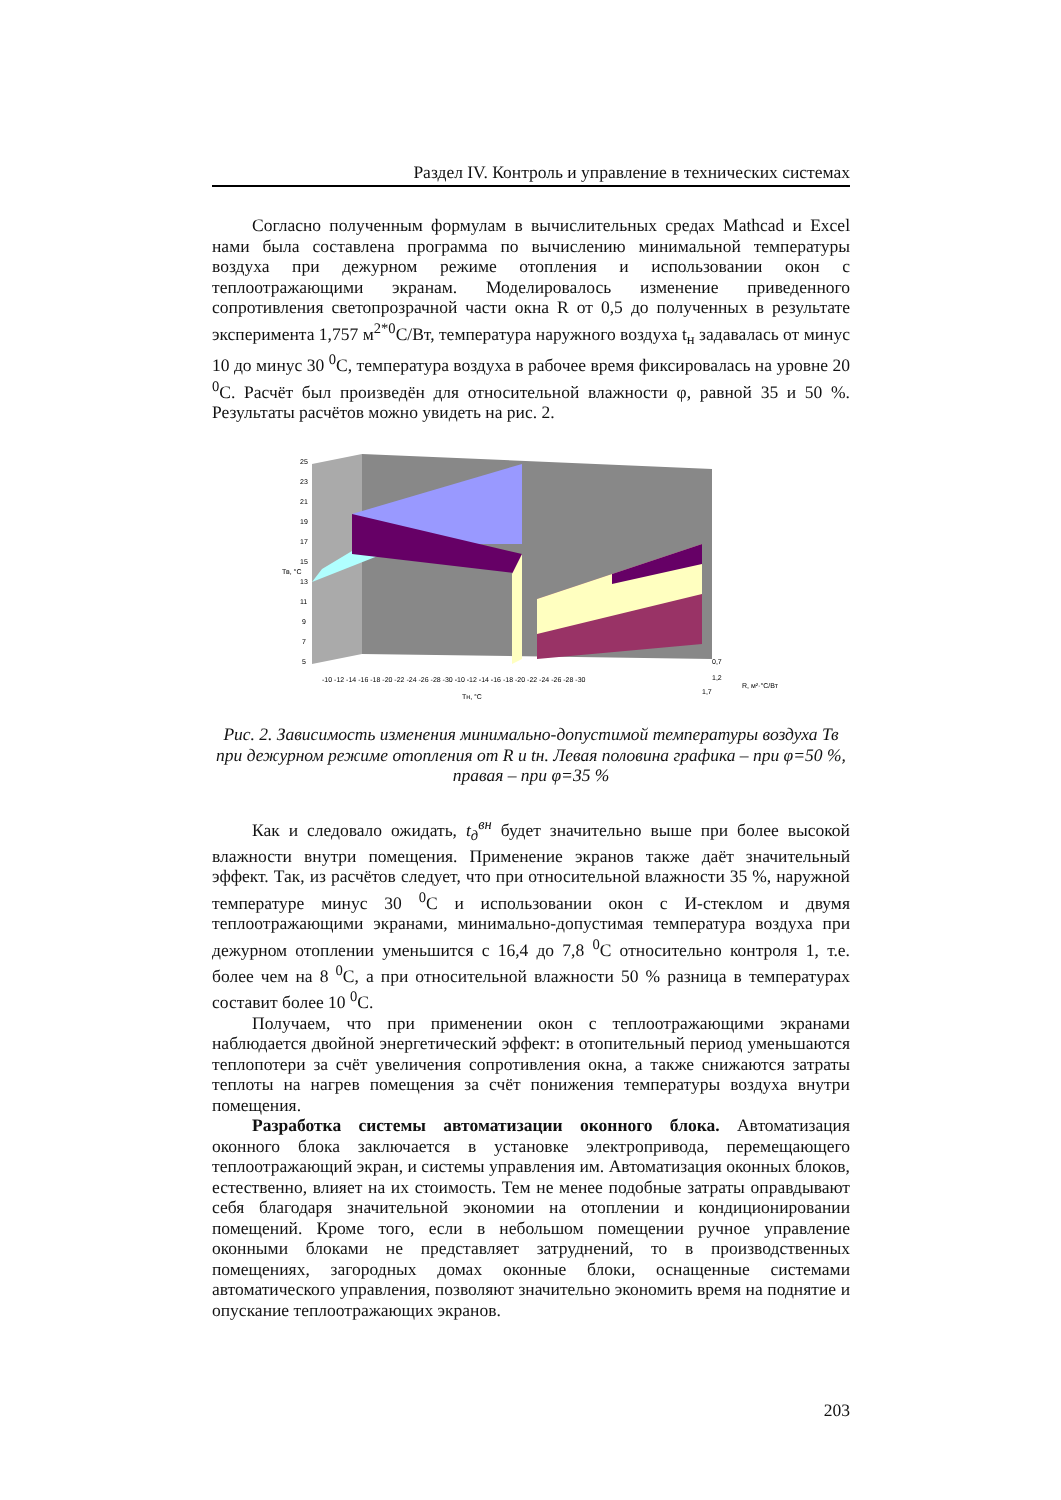Раздел IV. Контроль и управление в технических системах
Согласно полученным формулам в вычислительных средах Mathcad и Excel нами была составлена программа по вычислению минимальной температуры воздуха при дежурном режиме отопления и использовании окон с теплоотражающими экранам. Моделировалось изменение приведенного сопротивления светопрозрачной части окна R от 0,5 до полученных в результате эксперимента 1,757 м<sup>2*0</sup>С/Вт, температура наружного воздуха t<sub>н</sub> задавалась от минус 10 до минус 30 <sup>0</sup>С, температура воздуха в рабочее время фиксировалась на уровне 20 <sup>0</sup>С. Расчёт был произведён для относительной влажности φ, равной 35 и 50 %. Результаты расчётов можно увидеть на рис. 2.
25
23
21
19
17
15
13
11
9
7
5
Тв, °С
Тн, °С
0,7
1,2
1,7
R, м²·°С/Вт
-10 -12 -14 -16 -18 -20 -22 -24 -26 -28 -30 -10 -12 -14 -16 -18 -20 -22 -24 -26 -28 -30
Рис. 2. Зависимость изменения минимально-допустимой температуры воздуха Тв при дежурном режиме отопления от R и tн. Левая половина графика – при φ=50 %, правая – при φ=35 %
Как и следовало ожидать, t<sub>д</sub><sup>вн</sup> будет значительно выше при более высокой влажности внутри помещения. Применение экранов также даёт значительный эффект. Так, из расчётов следует, что при относительной влажности 35 %, наружной температуре минус 30 <sup>0</sup>С и использовании окон с И-стеклом и двумя теплоотражающими экранами, минимально-допустимая температура воздуха при дежурном отоплении уменьшится с 16,4 до 7,8 <sup>0</sup>С относительно контроля 1, т.е. более чем на 8 <sup>0</sup>С, а при относительной влажности 50 % разница в температурах составит более 10 <sup>0</sup>С.
Получаем, что при применении окон с теплоотражающими экранами наблюдается двойной энергетический эффект: в отопительный период уменьшаются теплопотери за счёт увеличения сопротивления окна, а также снижаются затраты теплоты на нагрев помещения за счёт понижения температуры воздуха внутри помещения.
Разработка системы автоматизации оконного блока. Автоматизация оконного блока заключается в установке электропривода, перемещающего теплоотражающий экран, и системы управления им. Автоматизация оконных блоков, естественно, влияет на их стоимость. Тем не менее подобные затраты оправдывают себя благодаря значительной экономии на отоплении и кондиционировании помещений. Кроме того, если в небольшом помещении ручное управление оконными блоками не представляет затруднений, то в производственных помещениях, загородных домах оконные блоки, оснащенные системами автоматического управления, позволяют значительно экономить время на поднятие и опускание теплоотражающих экранов.
203